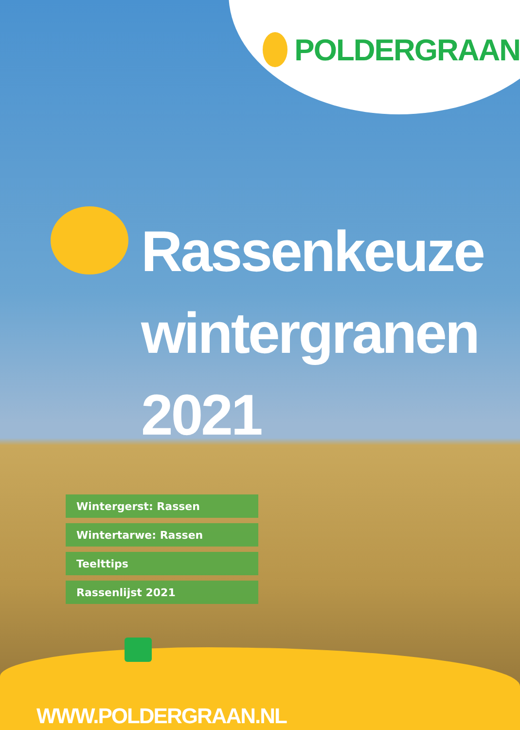POLDERGRAAN
Rassenkeuze
wintergranen
2021
Wintergerst: Rassen
Wintertarwe: Rassen
Teelttips
Rassenlijst 2021
WWW.POLDERGRAAN.NL